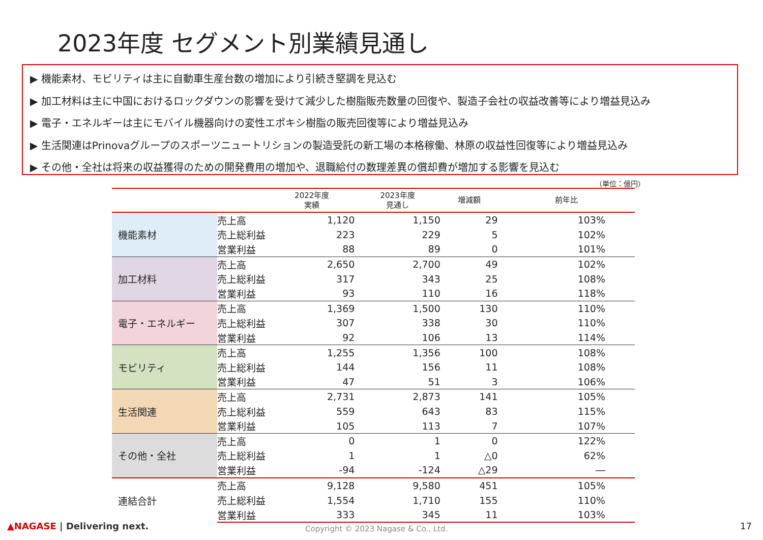2023年度 セグメント別業績見通し
▶ 機能素材、モビリティは主に自動車生産台数の増加により引続き堅調を見込む
▶ 加工材料は主に中国におけるロックダウンの影響を受けて減少した樹脂販売数量の回復や、製造子会社の収益改善等により増益見込み
▶ 電子・エネルギーは主にモバイル機器向けの変性エポキシ樹脂の販売回復等により増益見込み
▶ 生活関連はPrinovaグループのスポーツニュートリションの製造受託の新工場の本格稼働、林原の収益性回復等により増益見込み
▶ その他・全社は将来の収益獲得のための開発費用の増加や、退職給付の数理差異の償却費が増加する影響を見込む
（単位：億円）
| | | 2022年度 実績 | 2023年度 見通し | 増減額 | 前年比 |
| --- | --- | --- | --- | --- | --- |
| 機能素材 | 売上高 | 1,120 | 1,150 | 29 | 103% |
| | 売上総利益 | 223 | 229 | 5 | 102% |
| | 営業利益 | 88 | 89 | 0 | 101% |
| 加工材料 | 売上高 | 2,650 | 2,700 | 49 | 102% |
| | 売上総利益 | 317 | 343 | 25 | 108% |
| | 営業利益 | 93 | 110 | 16 | 118% |
| 電子・エネルギー | 売上高 | 1,369 | 1,500 | 130 | 110% |
| | 売上総利益 | 307 | 338 | 30 | 110% |
| | 営業利益 | 92 | 106 | 13 | 114% |
| モビリティ | 売上高 | 1,255 | 1,356 | 100 | 108% |
| | 売上総利益 | 144 | 156 | 11 | 108% |
| | 営業利益 | 47 | 51 | 3 | 106% |
| 生活関連 | 売上高 | 2,731 | 2,873 | 141 | 105% |
| | 売上総利益 | 559 | 643 | 83 | 115% |
| | 営業利益 | 105 | 113 | 7 | 107% |
| その他・全社 | 売上高 | 0 | 1 | 0 | 122% |
| | 売上総利益 | 1 | 1 | △0 | 62% |
| | 営業利益 | -94 | -124 | △29 | ― |
| 連結合計 | 売上高 | 9,128 | 9,580 | 451 | 105% |
| | 売上総利益 | 1,554 | 1,710 | 155 | 110% |
| | 営業利益 | 333 | 345 | 11 | 103% |
▲NAGASE | Delivering next.
Copyright © 2023 Nagase & Co., Ltd.
17